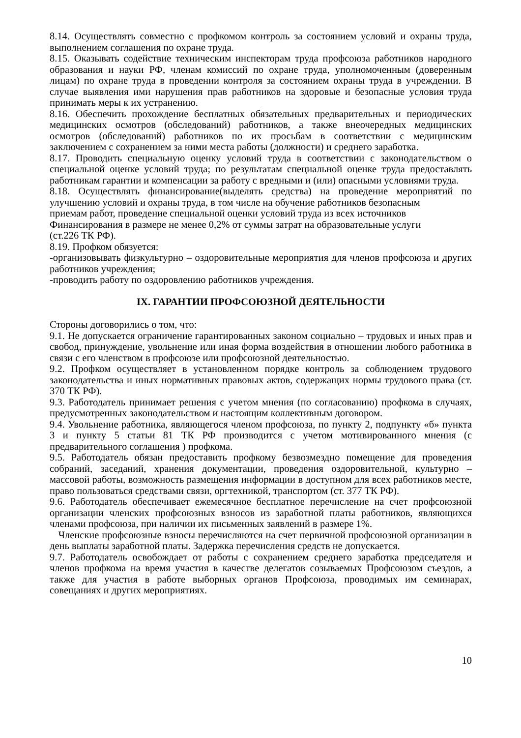8.14. Осуществлять совместно с профкомом контроль за состоянием условий и охраны труда, выполнением соглашения по охране труда.
8.15. Оказывать содействие техническим инспекторам труда профсоюза работников народного образования и науки РФ, членам комиссий по охране труда, уполномоченным (доверенным лицам) по охране труда в проведении контроля за состоянием охраны труда в учреждении. В случае выявления ими нарушения прав работников на здоровые и безопасные условия труда принимать меры к их устранению.
8.16. Обеспечить прохождение бесплатных обязательных предварительных и периодических медицинских осмотров (обследований) работников, а также внеочередных медицинских осмотров (обследований) работников по их просьбам в соответствии с медицинским заключением с сохранением за ними места работы (должности) и среднего заработка.
8.17. Проводить специальную оценку условий труда в соответствии с законодательством о специальной оценке условий труда; по результатам специальной оценке труда предоставлять работникам гарантии и компенсации за работу с вредными и (или) опасными условиями труда.
8.18. Осуществлять финансирование(выделять средства) на проведение мероприятий по улучшению условий и охраны труда, в том числе на обучение работников безопасным
приемам работ, проведение специальной оценки условий труда из всех источников
Финансирования в размере не менее 0,2% от суммы затрат на образовательные услуги
(ст.226 ТК РФ).
8.19. Профком обязуется:
-организовывать физкультурно – оздоровительные мероприятия для членов профсоюза и других работников учреждения;
-проводить работу по оздоровлению работников учреждения.
IX. ГАРАНТИИ ПРОФСОЮЗНОЙ ДЕЯТЕЛЬНОСТИ
Стороны договорились о том, что:
9.1. Не допускается ограничение гарантированных законом социально – трудовых и иных прав и свобод, принуждение, увольнение или иная форма воздействия в отношении любого работника в связи с его членством в профсоюзе или профсоюзной деятельностью.
9.2. Профком осуществляет в установленном порядке контроль за соблюдением трудового законодательства и иных нормативных правовых актов, содержащих нормы трудового права (ст. 370 ТК РФ).
9.3. Работодатель принимает решения с учетом мнения (по согласованию) профкома в случаях, предусмотренных законодательством и настоящим коллективным договором.
9.4. Увольнение работника, являющегося членом профсоюза, по пункту 2, подпункту «б» пункта 3 и пункту 5 статьи 81 ТК РФ производится с учетом мотивированного мнения (с предварительного соглашения ) профкома.
9.5. Работодатель обязан предоставить профкому безвозмездно помещение для проведения собраний, заседаний, хранения документации, проведения оздоровительной, культурно – массовой работы, возможность размещения информации в доступном для всех работников месте, право пользоваться средствами связи, оргтехникой, транспортом (ст. 377 ТК РФ).
9.6. Работодатель обеспечивает ежемесячное бесплатное перечисление на счет профсоюзной организации членских профсоюзных взносов из заработной платы работников, являющихся членами профсоюза, при наличии их письменных заявлений в размере 1%.
Членские профсоюзные взносы перечисляются на счет первичной профсоюзной организации в день выплаты заработной платы. Задержка перечисления средств не допускается.
9.7. Работодатель освобождает от работы с сохранением среднего заработка председателя и членов профкома на время участия в качестве делегатов созываемых Профсоюзом съездов, а также для участия в работе выборных органов Профсоюза, проводимых им семинарах, совещаниях и других мероприятиях.
10